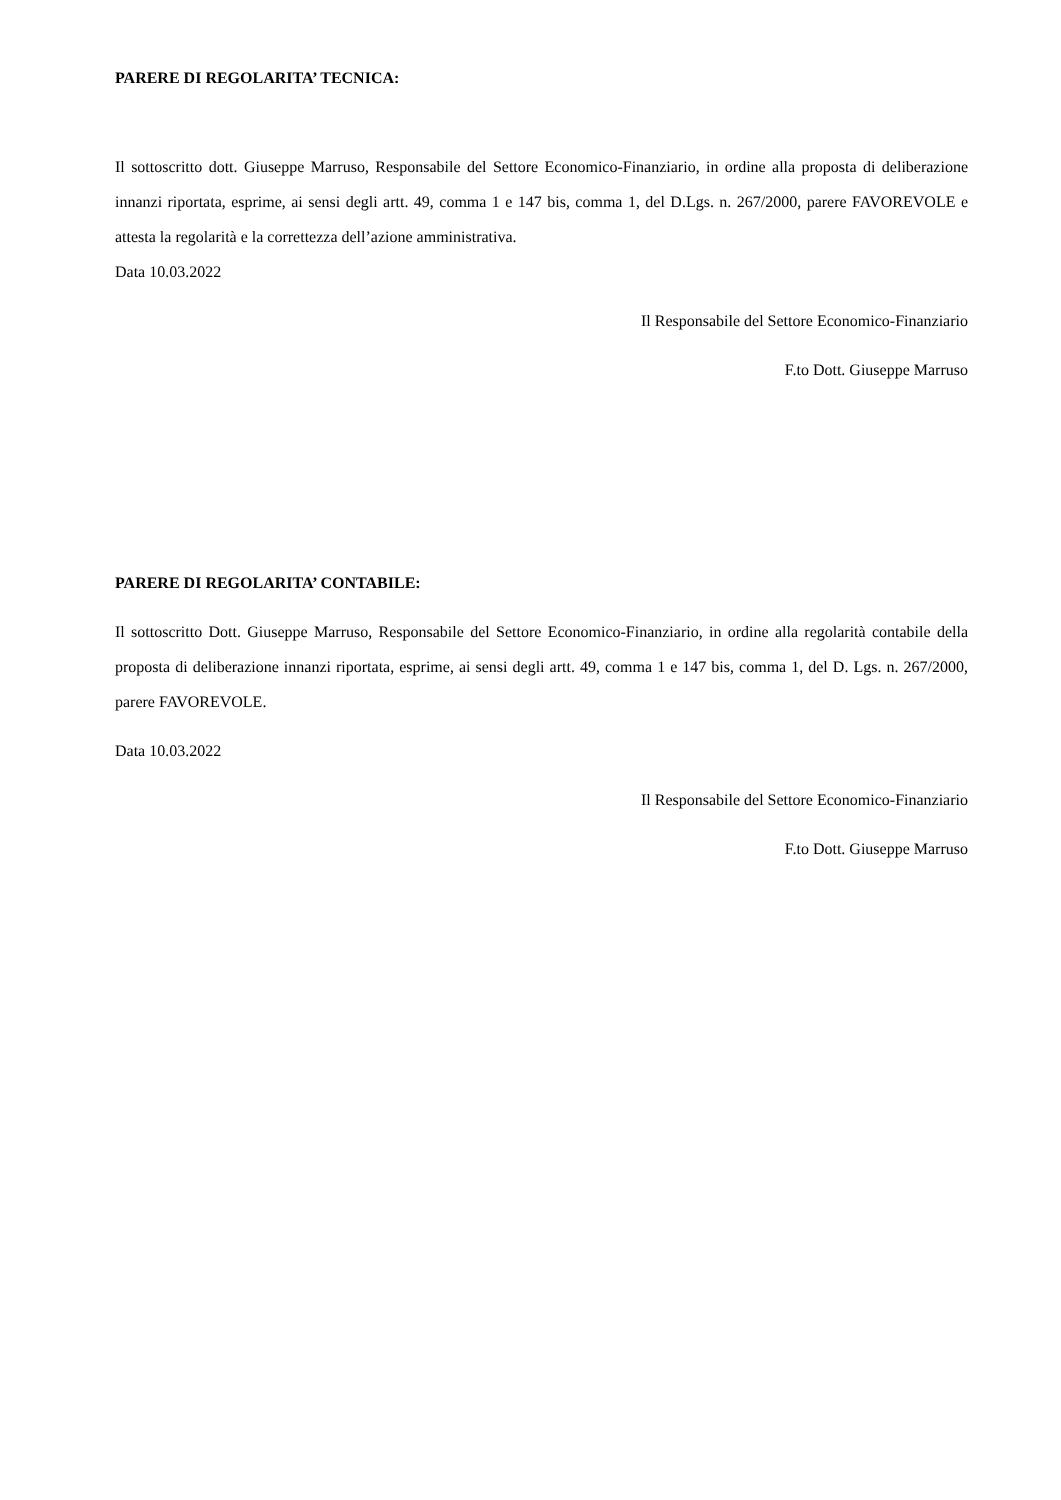PARERE DI REGOLARITA’ TECNICA:
Il sottoscritto dott. Giuseppe Marruso, Responsabile del Settore Economico-Finanziario, in ordine alla proposta di deliberazione innanzi riportata, esprime, ai sensi degli artt. 49, comma 1 e 147 bis, comma 1, del D.Lgs. n. 267/2000, parere FAVOREVOLE e attesta la regolarità e la correttezza dell’azione amministrativa.
Data 10.03.2022
Il Responsabile del Settore Economico-Finanziario
F.to Dott. Giuseppe Marruso
PARERE DI REGOLARITA’ CONTABILE:
Il sottoscritto Dott. Giuseppe Marruso, Responsabile del Settore Economico-Finanziario, in ordine alla regolarità contabile della proposta di deliberazione innanzi riportata, esprime, ai sensi degli artt. 49, comma 1 e 147 bis, comma 1, del D. Lgs. n. 267/2000, parere FAVOREVOLE.
Data 10.03.2022
Il Responsabile del Settore Economico-Finanziario
F.to Dott. Giuseppe Marruso